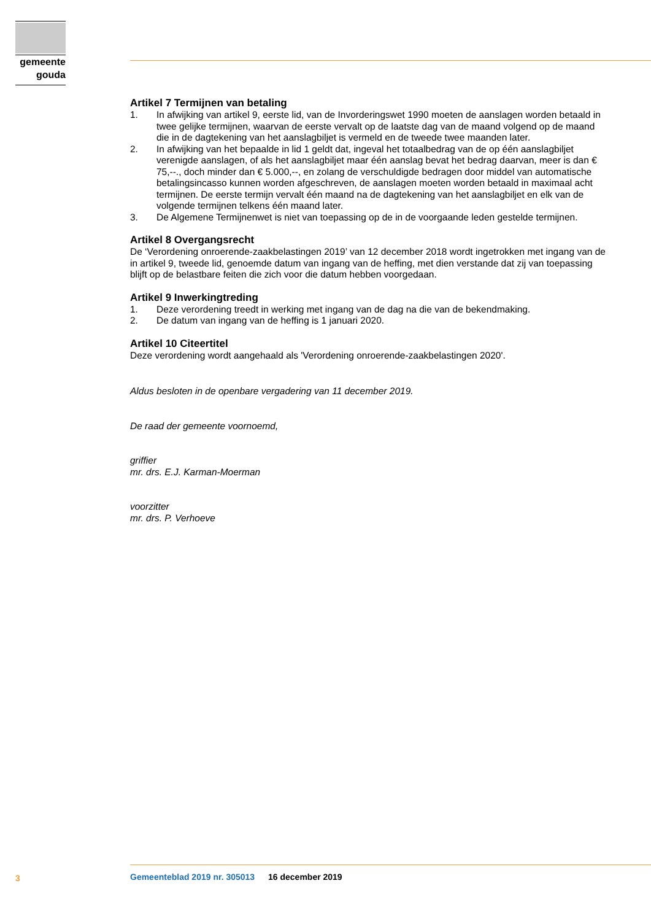gemeente
gouda
Artikel 7 Termijnen van betaling
1. In afwijking van artikel 9, eerste lid, van de Invorderingswet 1990 moeten de aanslagen worden betaald in twee gelijke termijnen, waarvan de eerste vervalt op de laatste dag van de maand volgend op de maand die in de dagtekening van het aanslagbiljet is vermeld en de tweede twee maanden later.
2. In afwijking van het bepaalde in lid 1 geldt dat, ingeval het totaalbedrag van de op één aanslagbiljet verenigde aanslagen, of als het aanslagbiljet maar één aanslag bevat het bedrag daarvan, meer is dan € 75,--., doch minder dan € 5.000,--, en zolang de verschuldigde bedragen door middel van automatische betalingsincasso kunnen worden afgeschreven, de aanslagen moeten worden betaald in maximaal acht termijnen. De eerste termijn vervalt één maand na de dagtekening van het aanslagbiljet en elk van de volgende termijnen telkens één maand later.
3. De Algemene Termijnenwet is niet van toepassing op de in de voorgaande leden gestelde termijnen.
Artikel 8 Overgangsrecht
De ‘Verordening onroerende-zaakbelastingen 2019’ van 12 december 2018 wordt ingetrokken met ingang van de in artikel 9, tweede lid, genoemde datum van ingang van de heffing, met dien verstande dat zij van toepassing blijft op de belastbare feiten die zich voor die datum hebben voorgedaan.
Artikel 9 Inwerkingtreding
1. Deze verordening treedt in werking met ingang van de dag na die van de bekendmaking.
2. De datum van ingang van de heffing is 1 januari 2020.
Artikel 10 Citeertitel
Deze verordening wordt aangehaald als 'Verordening onroerende-zaakbelastingen 2020'.
Aldus besloten in de openbare vergadering van 11 december 2019.
De raad der gemeente voornoemd,
griffier
mr. drs. E.J. Karman-Moerman
voorzitter
mr. drs. P. Verhoeve
3
Gemeenteblad 2019 nr. 305013 16 december 2019